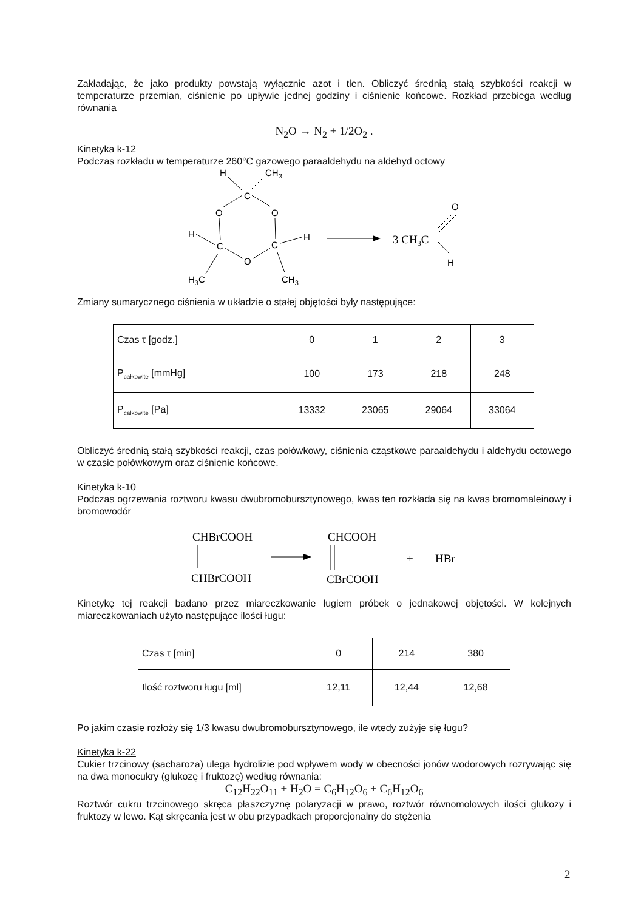Zakładając, że jako produkty powstają wyłącznie azot i tlen. Obliczyć średnią stałą szybkości reakcji w temperaturze przemian, ciśnienie po upływie jednej godziny i ciśnienie końcowe. Rozkład przebiega według równania
N<sub>2</sub>O → N<sub>2</sub> + 1/2O<sub>2</sub> .
Kinetyka k-12
Podczas rozkładu w temperaturze 260°C gazowego paraaldehydu na aldehyd octowy
H
CH3
C
O
O
H
C
C
H
O
H3C
CH3
3 CH3C
O
H
Zmiany sumarycznego ciśnienia w układzie o stałej objętości były następujące:
| Czas τ [godz.] | 0 | 1 | 2 | 3 |
| P<sub>całkowite</sub> [mmHg] | 100 | 173 | 218 | 248 |
| P<sub>całkowite</sub> [Pa] | 13332 | 23065 | 29064 | 33064 |
Obliczyć średnią stałą szybkości reakcji, czas połówkowy, ciśnienia cząstkowe paraaldehydu i aldehydu octowego w czasie połówkowym oraz ciśnienie końcowe.
Kinetyka k-10
Podczas ogrzewania roztworu kwasu dwubromobursztynowego, kwas ten rozkłada się na kwas bromomaleinowy i bromowodór
CHBrCOOH
CHBrCOOH
CHCOOH
CBrCOOH
+
HBr
Kinetykę tej reakcji badano przez miareczkowanie ługiem próbek o jednakowej objętości. W kolejnych miareczkowaniach użyto następujące ilości ługu:
| Czas τ [min] | 0 | 214 | 380 |
| Ilość roztworu ługu [ml] | 12,11 | 12,44 | 12,68 |
Po jakim czasie rozłoży się 1/3 kwasu dwubromobursztynowego, ile wtedy zużyje się ługu?
Kinetyka k-22
Cukier trzcinowy (sacharoza) ulega hydrolizie pod wpływem wody w obecności jonów wodorowych rozrywając się na dwa monocukry (glukozę i fruktozę) według równania:
C<sub>12</sub>H<sub>22</sub>O<sub>11</sub> + H<sub>2</sub>O = C<sub>6</sub>H<sub>12</sub>O<sub>6</sub> + C<sub>6</sub>H<sub>12</sub>O<sub>6</sub>
Roztwór cukru trzcinowego skręca płaszczyznę polaryzacji w prawo, roztwór równomolowych ilości glukozy i fruktozy w lewo. Kąt skręcania jest w obu przypadkach proporcjonalny do stężenia
2